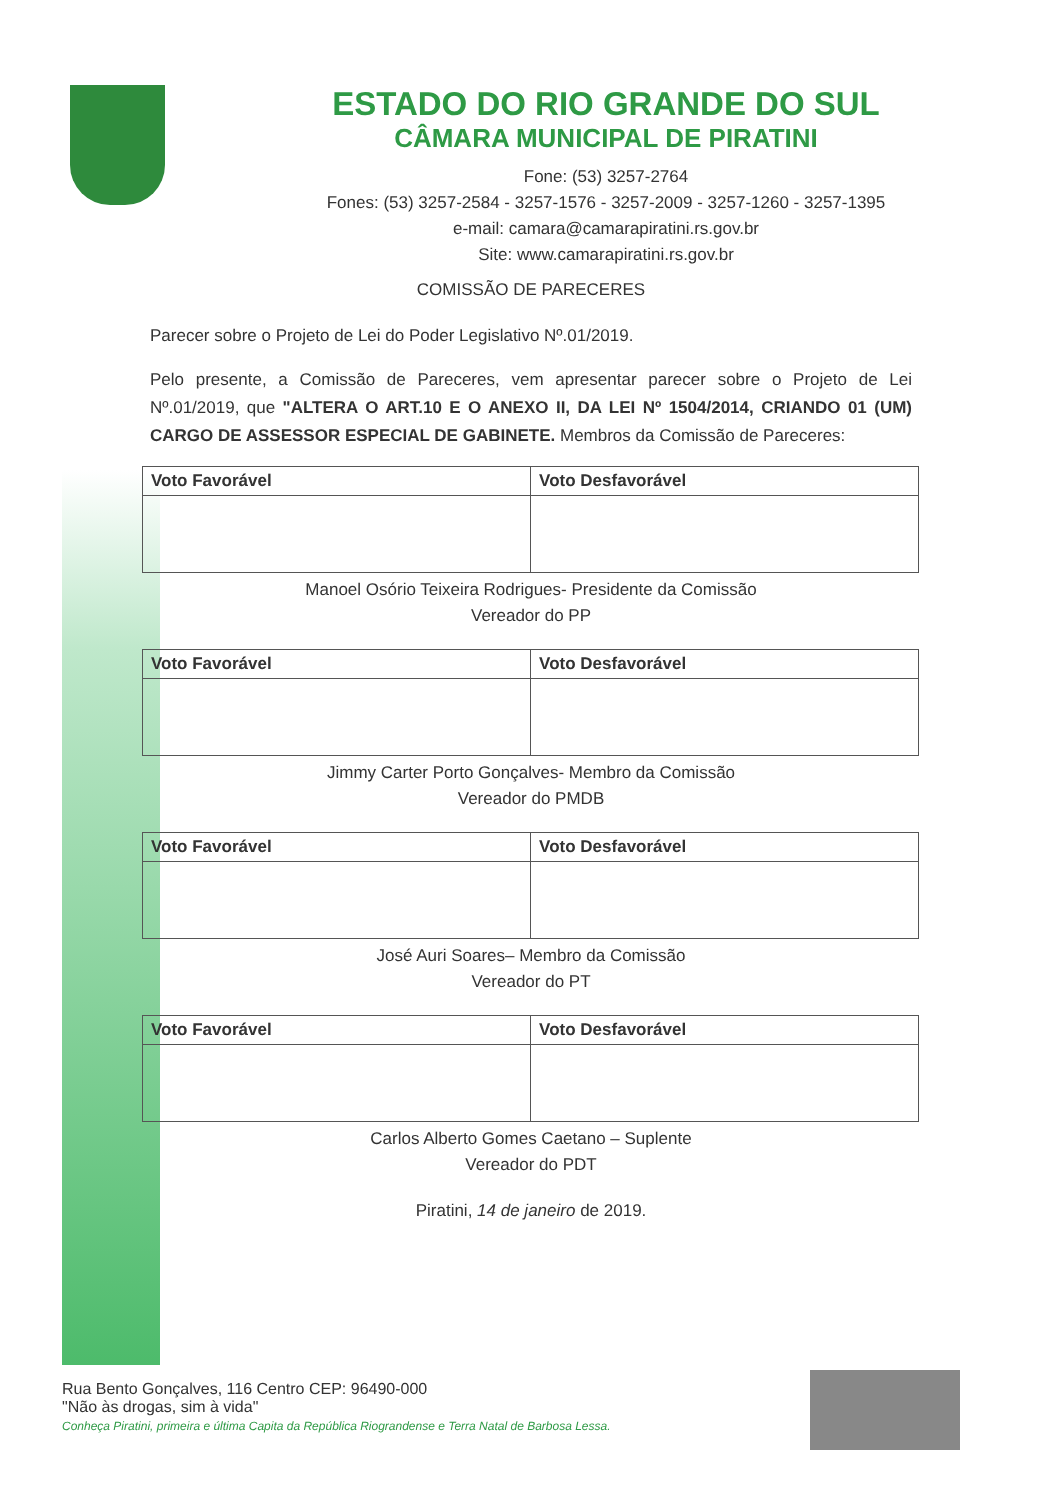ESTADO DO RIO GRANDE DO SUL
CÂMARA MUNICIPAL DE PIRATINI
Fone: (53) 3257-2764
Fones: (53) 3257-2584 - 3257-1576 - 3257-2009 - 3257-1260 - 3257-1395
e-mail: camara@camarapiratini.rs.gov.br
Site: www.camarapiratini.rs.gov.br
COMISSÃO DE PARECERES
Parecer sobre o Projeto de Lei do Poder Legislativo Nº.01/2019.
Pelo presente, a Comissão de Pareceres, vem apresentar parecer sobre o Projeto de Lei Nº.01/2019, que "ALTERA O ART.10 E O ANEXO II, DA LEI Nº 1504/2014, CRIANDO 01 (UM) CARGO DE ASSESSOR ESPECIAL DE GABINETE. Membros da Comissão de Pareceres:
| Voto Favorável | Voto Desfavorável |
Manoel Osório Teixeira Rodrigues- Presidente da Comissão
Vereador do PP
| Voto Favorável | Voto Desfavorável |
Jimmy Carter Porto Gonçalves- Membro da Comissão
Vereador do PMDB
| Voto Favorável | Voto Desfavorável |
José Auri Soares– Membro da Comissão
Vereador do PT
| Voto Favorável | Voto Desfavorável |
Carlos Alberto Gomes Caetano – Suplente
Vereador do PDT
Piratini, 14 de janeiro de 2019.
Rua Bento Gonçalves, 116 Centro CEP: 96490-000
"Não às drogas, sim à vida"
Conheça Piratini, primeira e última Capita da República Riograndense e Terra Natal de Barbosa Lessa.